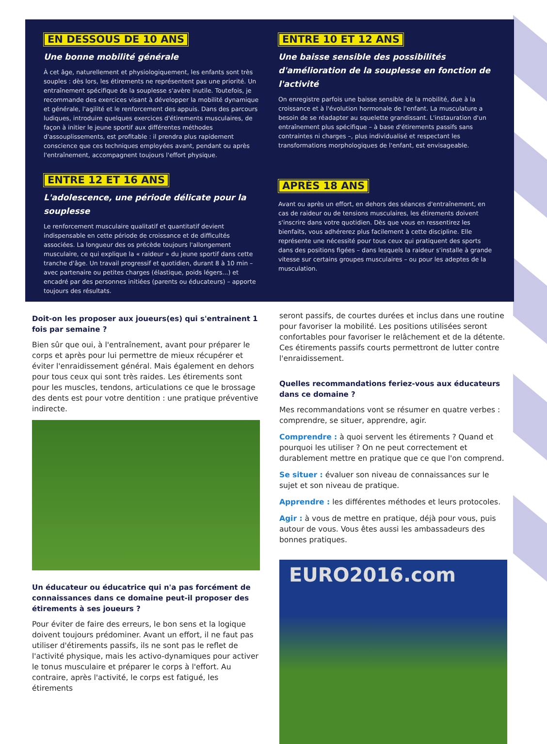EN DESSOUS DE 10 ANS
Une bonne mobilité générale
À cet âge, naturellement et physiologiquement, les enfants sont très souples : dès lors, les étirements ne représentent pas une priorité. Un entraînement spécifique de la souplesse s'avère inutile. Toutefois, je recommande des exercices visant à développer la mobilité dynamique et générale, l'agilité et le renforcement des appuis. Dans des parcours ludiques, introduire quelques exercices d'étirements musculaires, de façon à initier le jeune sportif aux différentes méthodes d'assouplissements, est profitable : il prendra plus rapidement conscience que ces techniques employées avant, pendant ou après l'entraînement, accompagnent toujours l'effort physique.
ENTRE 10 ET 12 ANS
Une baisse sensible des possibilités d'amélioration de la souplesse en fonction de l'activité
On enregistre parfois une baisse sensible de la mobilité, due à la croissance et à l'évolution hormonale de l'enfant. La musculature a besoin de se réadapter au squelette grandissant. L'instauration d'un entraînement plus spécifique – à base d'étirements passifs sans contraintes ni charges –, plus individualisé et respectant les transformations morphologiques de l'enfant, est envisageable.
ENTRE 12 ET 16 ANS
L'adolescence, une période délicate pour la souplesse
Le renforcement musculaire qualitatif et quantitatif devient indispensable en cette période de croissance et de difficultés associées. La longueur des os précède toujours l'allongement musculaire, ce qui explique la « raideur » du jeune sportif dans cette tranche d'âge. Un travail progressif et quotidien, durant 8 à 10 min – avec partenaire ou petites charges (élastique, poids légers...) et encadré par des personnes initiées (parents ou éducateurs) – apporte toujours des résultats.
APRÈS 18 ANS
Avant ou après un effort, en dehors des séances d'entraînement, en cas de raideur ou de tensions musculaires, les étirements doivent s'inscrire dans votre quotidien. Dès que vous en ressentirez les bienfaits, vous adhérerez plus facilement à cette discipline. Elle représente une nécessité pour tous ceux qui pratiquent des sports dans des positions figées – dans lesquels la raideur s'installe à grande vitesse sur certains groupes musculaires – ou pour les adeptes de la musculation.
Doit-on les proposer aux joueurs(es) qui s'entrainent 1 fois par semaine ?
Bien sûr que oui, à l'entraînement, avant pour préparer le corps et après pour lui permettre de mieux récupérer et éviter l'enraidissement général. Mais également en dehors pour tous ceux qui sont très raides. Les étirements sont pour les muscles, tendons, articulations ce que le brossage des dents est pour votre dentition : une pratique préventive indirecte.
Un éducateur ou éducatrice qui n'a pas forcément de connaissances dans ce domaine peut-il proposer des étirements à ses joueurs ?
Pour éviter de faire des erreurs, le bon sens et la logique doivent toujours prédominer. Avant un effort, il ne faut pas utiliser d'étirements passifs, ils ne sont pas le reflet de l'activité physique, mais les activo-dynamiques pour activer le tonus musculaire et préparer le corps à l'effort. Au contraire, après l'activité, le corps est fatigué, les étirements
seront passifs, de courtes durées et inclus dans une routine pour favoriser la mobilité. Les positions utilisées seront confortables pour favoriser le relâchement et de la détente. Ces étirements passifs courts permettront de lutter contre l'enraidissement.
Quelles recommandations feriez-vous aux éducateurs dans ce domaine ?
Mes recommandations vont se résumer en quatre verbes : comprendre, se situer, apprendre, agir.
Comprendre : à quoi servent les étirements ? Quand et pourquoi les utiliser ? On ne peut correctement et durablement mettre en pratique que ce que l'on comprend.
Se situer : évaluer son niveau de connaissances sur le sujet et son niveau de pratique.
Apprendre : les différentes méthodes et leurs protocoles.
Agir : à vous de mettre en pratique, déjà pour vous, puis autour de vous. Vous êtes aussi les ambassadeurs des bonnes pratiques.
EURO2016.com